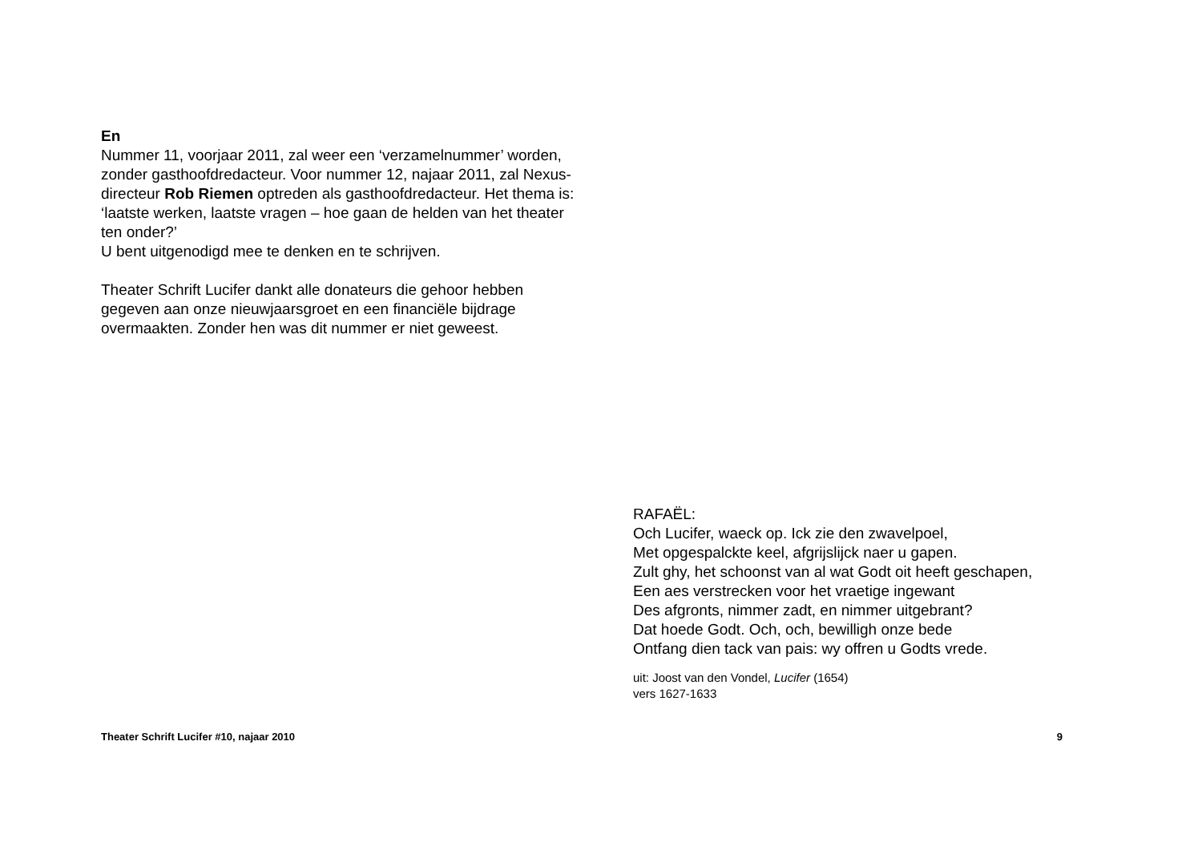En
Nummer 11, voorjaar 2011, zal weer een ‘verzamelnummer’ worden, zonder gasthoofdredacteur. Voor nummer 12, najaar 2011, zal Nexus-directeur Rob Riemen optreden als gasthoofdredacteur. Het thema is: ‘laatste werken, laatste vragen – hoe gaan de helden van het theater ten onder?’
U bent uitgenodigd mee te denken en te schrijven.
Theater Schrift Lucifer dankt alle donateurs die gehoor hebben gegeven aan onze nieuwjaarsgroet en een financiële bijdrage overmaakten. Zonder hen was dit nummer er niet geweest.
RAFAËL:
Och Lucifer, waeck op. Ick zie den zwavelpoel,
Met opgespalckte keel, afgrijslijck naer u gapen.
Zult ghy, het schoonst van al wat Godt oit heeft geschapen,
Een aes verstrecken voor het vraetige ingewant
Des afgronts, nimmer zadt, en nimmer uitgebrant?
Dat hoede Godt. Och, och, bewilligh onze bede
Ontfang dien tack van pais: wy offren u Godts vrede.
uit: Joost van den Vondel, Lucifer (1654)
vers 1627-1633
Theater Schrift Lucifer #10, najaar 2010 9